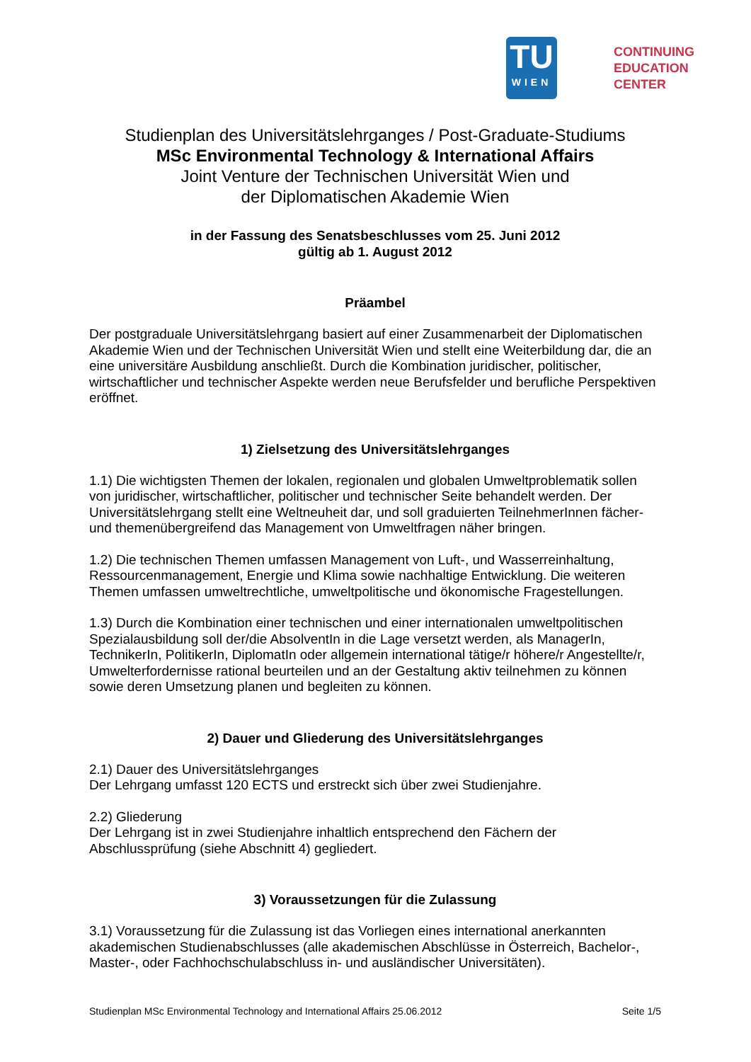TU
WIEN
CONTINUING
EDUCATION
CENTER
Studienplan des Universitätslehrganges / Post-Graduate-Studiums
MSc Environmental Technology & International Affairs
Joint Venture der Technischen Universität Wien und
der Diplomatischen Akademie Wien
in der Fassung des Senatsbeschlusses vom 25. Juni 2012
gültig ab 1. August 2012
Präambel
Der postgraduale Universitätslehrgang basiert auf einer Zusammenarbeit der Diplomatischen Akademie Wien und der Technischen Universität Wien und stellt eine Weiterbildung dar, die an eine universitäre Ausbildung anschließt. Durch die Kombination juridischer, politischer, wirtschaftlicher und technischer Aspekte werden neue Berufsfelder und berufliche Perspektiven eröffnet.
1) Zielsetzung des Universitätslehrganges
1.1) Die wichtigsten Themen der lokalen, regionalen und globalen Umweltproblematik sollen von juridischer, wirtschaftlicher, politischer und technischer Seite behandelt werden. Der Universitätslehrgang stellt eine Weltneuheit dar, und soll graduierten TeilnehmerInnen fächer- und themenübergreifend das Management von Umweltfragen näher bringen.
1.2) Die technischen Themen umfassen Management von Luft-, und Wasserreinhaltung, Ressourcenmanagement, Energie und Klima sowie nachhaltige Entwicklung. Die weiteren Themen umfassen umweltrechtliche, umweltpolitische und ökonomische Fragestellungen.
1.3) Durch die Kombination einer technischen und einer internationalen umweltpolitischen Spezialausbildung soll der/die AbsolventIn in die Lage versetzt werden, als ManagerIn, TechnikerIn, PolitikerIn, DiplomatIn oder allgemein international tätige/r höhere/r Angestellte/r, Umwelterfordernisse rational beurteilen und an der Gestaltung aktiv teilnehmen zu können sowie deren Umsetzung planen und begleiten zu können.
2) Dauer und Gliederung des Universitätslehrganges
2.1) Dauer des Universitätslehrganges
Der Lehrgang umfasst 120 ECTS und erstreckt sich über zwei Studienjahre.
2.2) Gliederung
Der Lehrgang ist in zwei Studienjahre inhaltlich entsprechend den Fächern der Abschlussprüfung (siehe Abschnitt 4) gegliedert.
3) Voraussetzungen für die Zulassung
3.1) Voraussetzung für die Zulassung ist das Vorliegen eines international anerkannten akademischen Studienabschlusses (alle akademischen Abschlüsse in Österreich, Bachelor-, Master-, oder Fachhochschulabschluss in- und ausländischer Universitäten).
Studienplan MSc Environmental Technology and International Affairs 25.06.2012 Seite 1/5